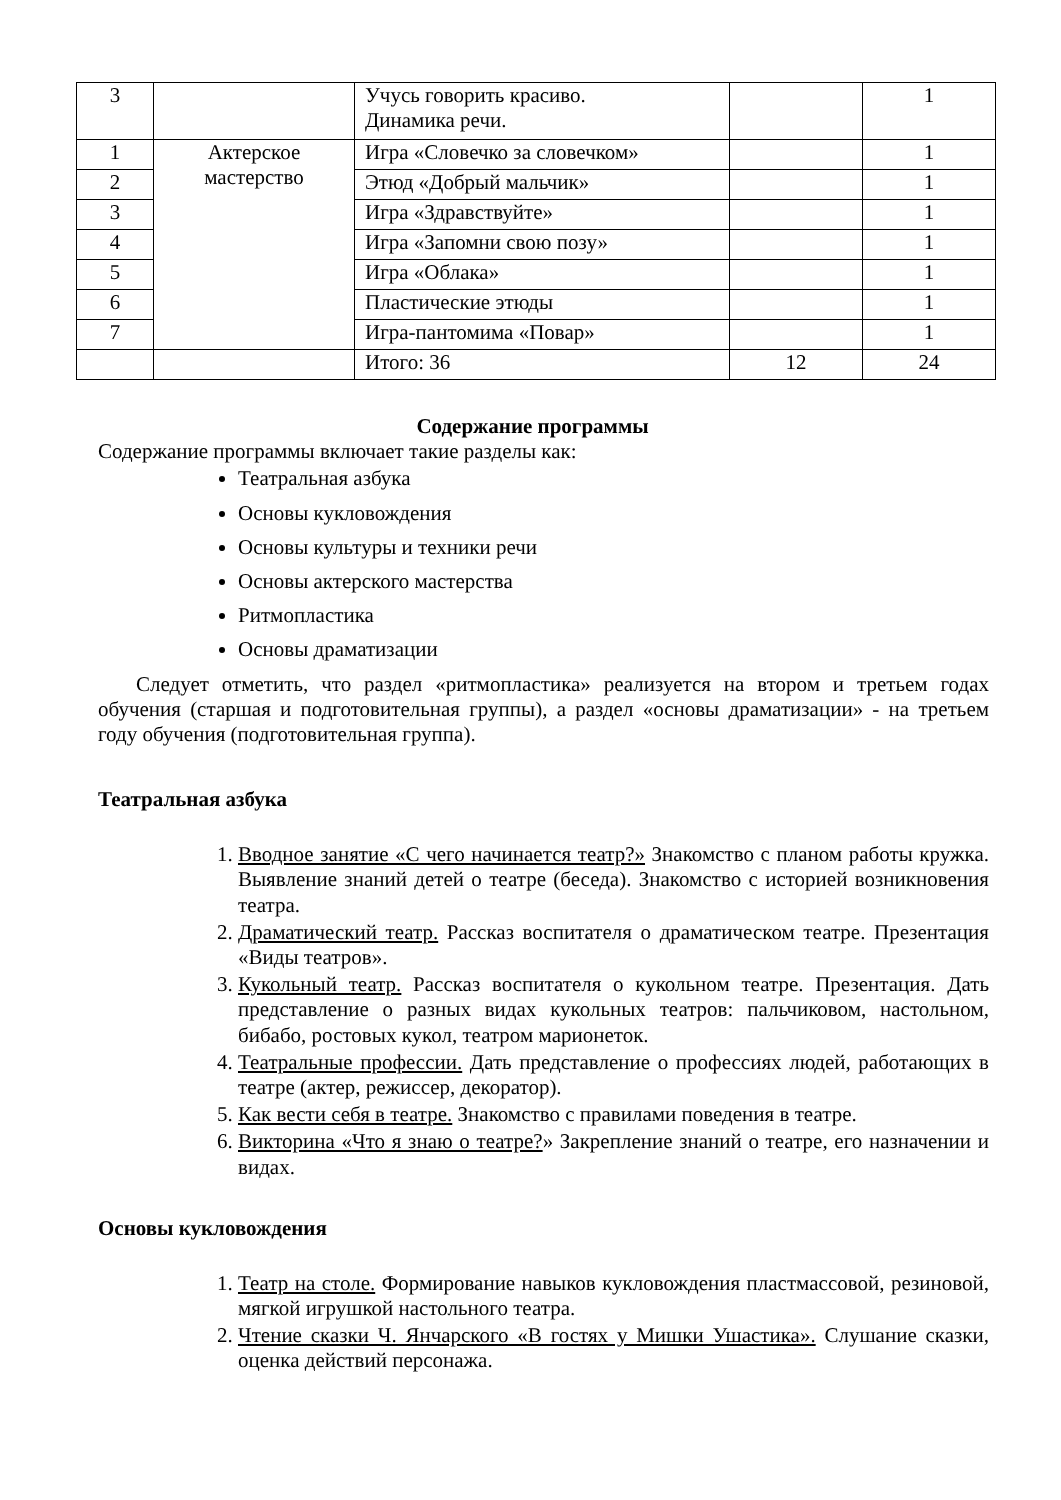| 3 | | Учусь говорить красиво. Динамика речи. | | 1 |
| 1 | Актерское мастерство | Игра «Словечко за словечком» | | 1 |
| 2 | | Этюд «Добрый мальчик» | | 1 |
| 3 | | Игра «Здравствуйте» | | 1 |
| 4 | | Игра «Запомни свою позу» | | 1 |
| 5 | | Игра «Облака» | | 1 |
| 6 | | Пластические этюды | | 1 |
| 7 | | Игра-пантомима «Повар» | | 1 |
| | | Итого: 36 | 12 | 24 |
Содержание программы
Содержание программы включает такие разделы как:
Театральная азбука
Основы кукловождения
Основы культуры и техники речи
Основы актерского мастерства
Ритмопластика
Основы драматизации
Следует отметить, что раздел «ритмопластика» реализуется на втором и третьем годах обучения (старшая и подготовительная группы), а раздел «основы драматизации» - на третьем году обучения (подготовительная группа).
Театральная азбука
1. Вводное занятие «С чего начинается театр?» Знакомство с планом работы кружка. Выявление знаний детей о театре (беседа). Знакомство с историей возникновения театра.
2. Драматический театр. Рассказ воспитателя о драматическом театре. Презентация «Виды театров».
3. Кукольный театр. Рассказ воспитателя о кукольном театре. Презентация. Дать представление о разных видах кукольных театров: пальчиковом, настольном, бибабо, ростовых кукол, театром марионеток.
4. Театральные профессии. Дать представление о профессиях людей, работающих в театре (актер, режиссер, декоратор).
5. Как вести себя в театре. Знакомство с правилами поведения в театре.
6. Викторина «Что я знаю о театре?» Закрепление знаний о театре, его назначении и видах.
Основы кукловождения
1. Театр на столе. Формирование навыков кукловождения пластмассовой, резиновой, мягкой игрушкой настольного театра.
2. Чтение сказки Ч. Янчарского «В гостях у Мишки Ушастика». Слушание сказки, оценка действий персонажа.